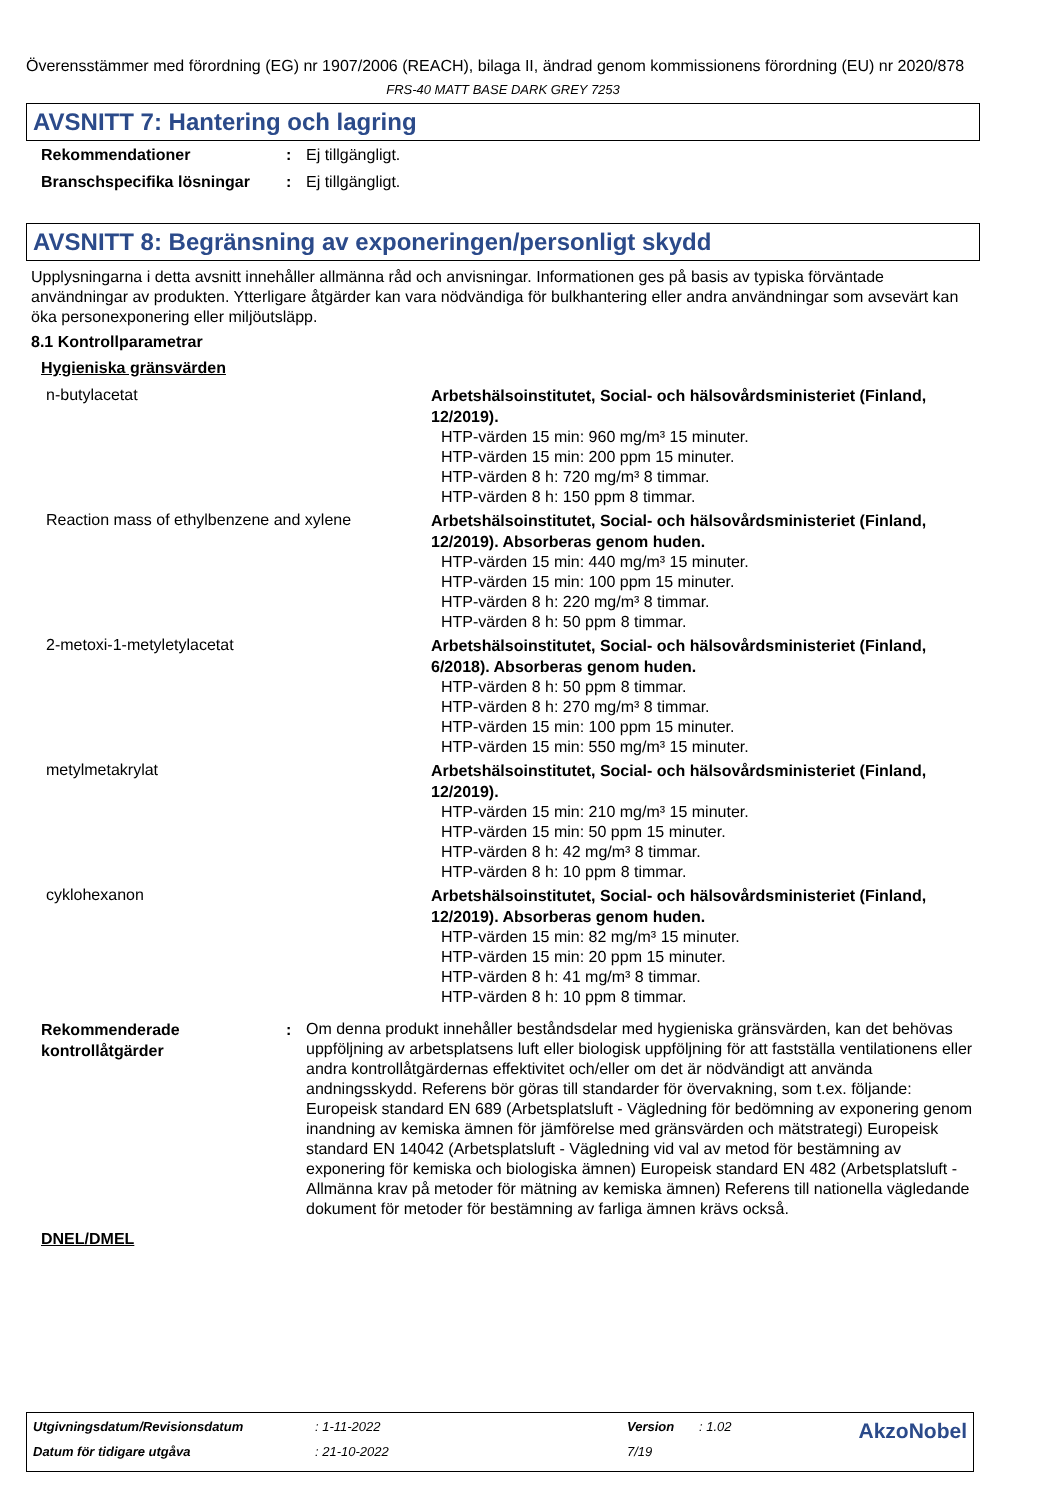Överensstämmer med förordning (EG) nr 1907/2006 (REACH), bilaga II, ändrad genom kommissionens förordning (EU) nr 2020/878
FRS-40 MATT BASE DARK GREY 7253
AVSNITT 7: Hantering och lagring
| Rekommendationer | : | Ej tillgängligt. |
| Branschspecifika lösningar | : | Ej tillgängligt. |
AVSNITT 8: Begränsning av exponeringen/personligt skydd
Upplysningarna i detta avsnitt innehåller allmänna råd och anvisningar. Informationen ges på basis av typiska förväntade användningar av produkten. Ytterligare åtgärder kan vara nödvändiga för bulkhantering eller andra användningar som avsevärt kan öka personexponering eller miljöutsläpp.
8.1 Kontrollparametrar
Hygieniska gränsvärden
| n-butylacetat | Arbetshälsoinstitutet, Social- och hälsovårdsministeriet (Finland, 12/2019). HTP-värden 15 min: 960 mg/m³ 15 minuter. HTP-värden 15 min: 200 ppm 15 minuter. HTP-värden 8 h: 720 mg/m³ 8 timmar. HTP-värden 8 h: 150 ppm 8 timmar. |
| Reaction mass of ethylbenzene and xylene | Arbetshälsoinstitutet, Social- och hälsovårdsministeriet (Finland, 12/2019). Absorberas genom huden. HTP-värden 15 min: 440 mg/m³ 15 minuter. HTP-värden 15 min: 100 ppm 15 minuter. HTP-värden 8 h: 220 mg/m³ 8 timmar. HTP-värden 8 h: 50 ppm 8 timmar. |
| 2-metoxi-1-metyletylacetat | Arbetshälsoinstitutet, Social- och hälsovårdsministeriet (Finland, 6/2018). Absorberas genom huden. HTP-värden 8 h: 50 ppm 8 timmar. HTP-värden 8 h: 270 mg/m³ 8 timmar. HTP-värden 15 min: 100 ppm 15 minuter. HTP-värden 15 min: 550 mg/m³ 15 minuter. |
| metylmetakrylat | Arbetshälsoinstitutet, Social- och hälsovårdsministeriet (Finland, 12/2019). HTP-värden 15 min: 210 mg/m³ 15 minuter. HTP-värden 15 min: 50 ppm 15 minuter. HTP-värden 8 h: 42 mg/m³ 8 timmar. HTP-värden 8 h: 10 ppm 8 timmar. |
| cyklohexanon | Arbetshälsoinstitutet, Social- och hälsovårdsministeriet (Finland, 12/2019). Absorberas genom huden. HTP-värden 15 min: 82 mg/m³ 15 minuter. HTP-värden 15 min: 20 ppm 15 minuter. HTP-värden 8 h: 41 mg/m³ 8 timmar. HTP-värden 8 h: 10 ppm 8 timmar. |
| Rekommenderade kontrollåtgärder | : | Om denna produkt innehåller beståndsdelar med hygieniska gränsvärden, kan det behövas uppföljning av arbetsplatsens luft eller biologisk uppföljning för att fastställa ventilationens eller andra kontrollåtgärdernas effektivitet och/eller om det är nödvändigt att använda andningsskydd. Referens bör göras till standarder för övervakning, som t.ex. följande: Europeisk standard EN 689 (Arbetsplatsluft - Vägledning för bedömning av exponering genom inandning av kemiska ämnen för jämförelse med gränsvärden och mätstrategi) Europeisk standard EN 14042 (Arbetsplatsluft - Vägledning vid val av metod för bestämning av exponering för kemiska och biologiska ämnen) Europeisk standard EN 482 (Arbetsplatsluft - Allmänna krav på metoder för mätning av kemiska ämnen) Referens till nationella vägledande dokument för metoder för bestämning av farliga ämnen krävs också. |
DNEL/DMEL
| Utgivningsdatum/Revisionsdatum | : 1-11-2022 | Version | : 1.02 | AkzoNobel |
| Datum för tidigare utgåva | : 21-10-2022 | 7/19 | | |